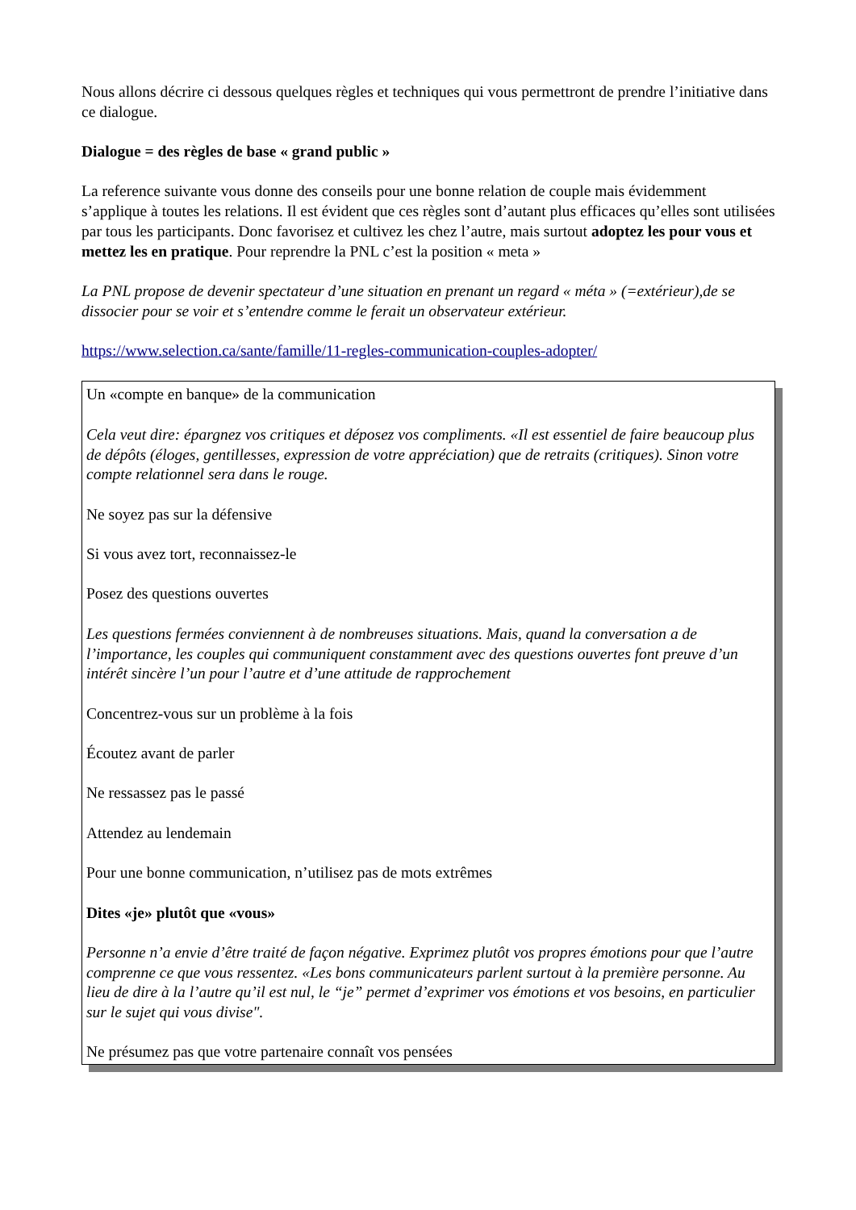Nous allons décrire ci dessous quelques règles et techniques qui vous permettront de prendre l’initiative dans ce dialogue.
Dialogue = des règles de base « grand public »
La reference suivante vous donne des conseils pour une bonne relation de couple mais évidemment s’applique à toutes les relations. Il est évident que ces règles sont d’autant plus efficaces qu’elles sont utilisées par tous les participants. Donc favorisez et cultivez les chez l’autre, mais surtout adoptez les pour vous et mettez les en pratique. Pour reprendre la PNL c’est la position « meta »
La PNL propose de devenir spectateur d’une situation en prenant un regard « méta » (=extérieur),de se dissocier pour se voir et s’entendre comme le ferait un observateur extérieur.
https://www.selection.ca/sante/famille/11-regles-communication-couples-adopter/
Un «compte en banque» de la communication
Cela veut dire: épargnez vos critiques et déposez vos compliments. «Il est essentiel de faire beaucoup plus de dépôts (éloges, gentillesses, expression de votre appréciation) que de retraits (critiques). Sinon votre compte relationnel sera dans le rouge.
Ne soyez pas sur la défensive
Si vous avez tort, reconnaissez-le
Posez des questions ouvertes
Les questions fermées conviennent à de nombreuses situations. Mais, quand la conversation a de l’importance, les couples qui communiquent constamment avec des questions ouvertes font preuve d’un intérêt sincère l’un pour l’autre et d’une attitude de rapprochement
Concentrez-vous sur un problème à la fois
Écoutez avant de parler
Ne ressassez pas le passé
Attendez au lendemain
Pour une bonne communication, n’utilisez pas de mots extrêmes
Dites «je» plutôt que «vous»
Personne n’a envie d’être traité de façon négative. Exprimez plutôt vos propres émotions pour que l’autre comprenne ce que vous ressentez. «Les bons communicateurs parlent surtout à la première personne. Au lieu de dire à la l’autre qu’il est nul, le “je” permet d’exprimer vos émotions et vos besoins, en particulier sur le sujet qui vous divise".
Ne présumez pas que votre partenaire connaît vos pensées